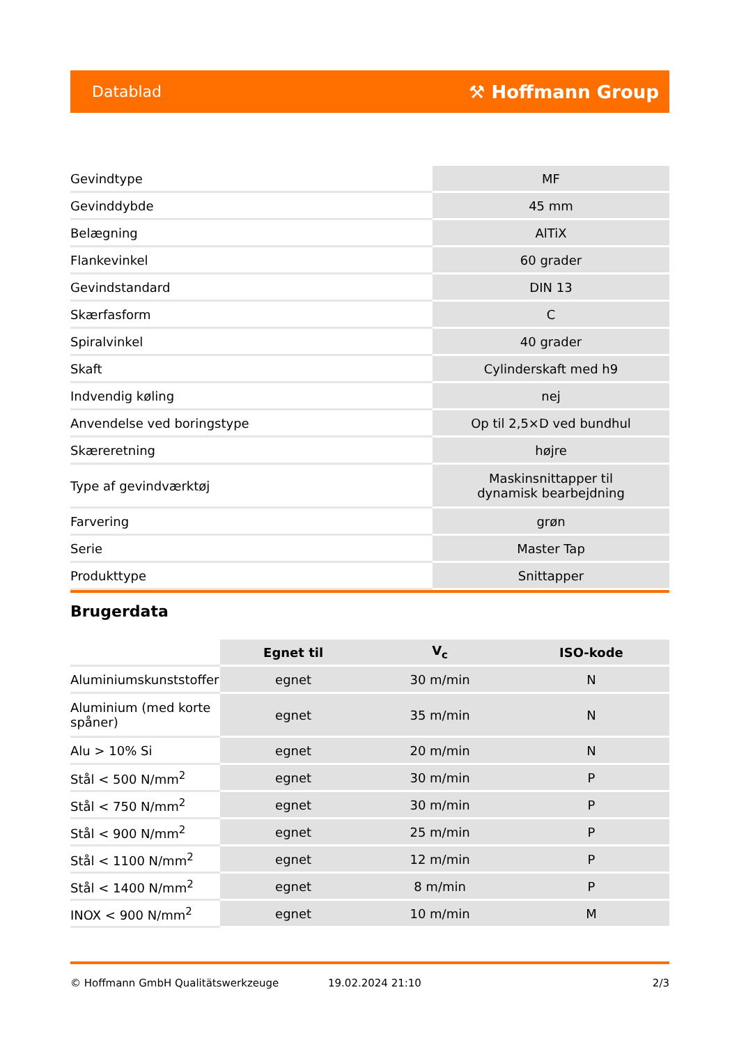Datablad ⚒ Hoffmann Group
| Gevindtype | MF |
| Gevinddybde | 45 mm |
| Belægning | AlTiX |
| Flankevinkel | 60 grader |
| Gevindstandard | DIN 13 |
| Skærfasform | C |
| Spiralvinkel | 40 grader |
| Skaft | Cylinderskaft med h9 |
| Indvendig køling | nej |
| Anvendelse ved boringstype | Op til 2,5×D ved bundhul |
| Skæreretning | højre |
| Type af gevindværktøj | Maskinsnittapper til dynamisk bearbejdning |
| Farvering | grøn |
| Serie | Master Tap |
| Produkttype | Snittapper |
Brugerdata
| | Egnet til | V<sub>c</sub> | ISO-kode |
| --- | --- | --- | --- |
| Aluminiumskunststoffer | egnet | 30 m/min | N |
| Aluminium (med korte spåner) | egnet | 35 m/min | N |
| Alu > 10% Si | egnet | 20 m/min | N |
| Stål < 500 N/mm<sup>2</sup> | egnet | 30 m/min | P |
| Stål < 750 N/mm<sup>2</sup> | egnet | 30 m/min | P |
| Stål < 900 N/mm<sup>2</sup> | egnet | 25 m/min | P |
| Stål < 1100 N/mm<sup>2</sup> | egnet | 12 m/min | P |
| Stål < 1400 N/mm<sup>2</sup> | egnet | 8 m/min | P |
| INOX < 900 N/mm<sup>2</sup> | egnet | 10 m/min | M |
© Hoffmann GmbH Qualitätswerkzeuge 19.02.2024 21:10 2/3